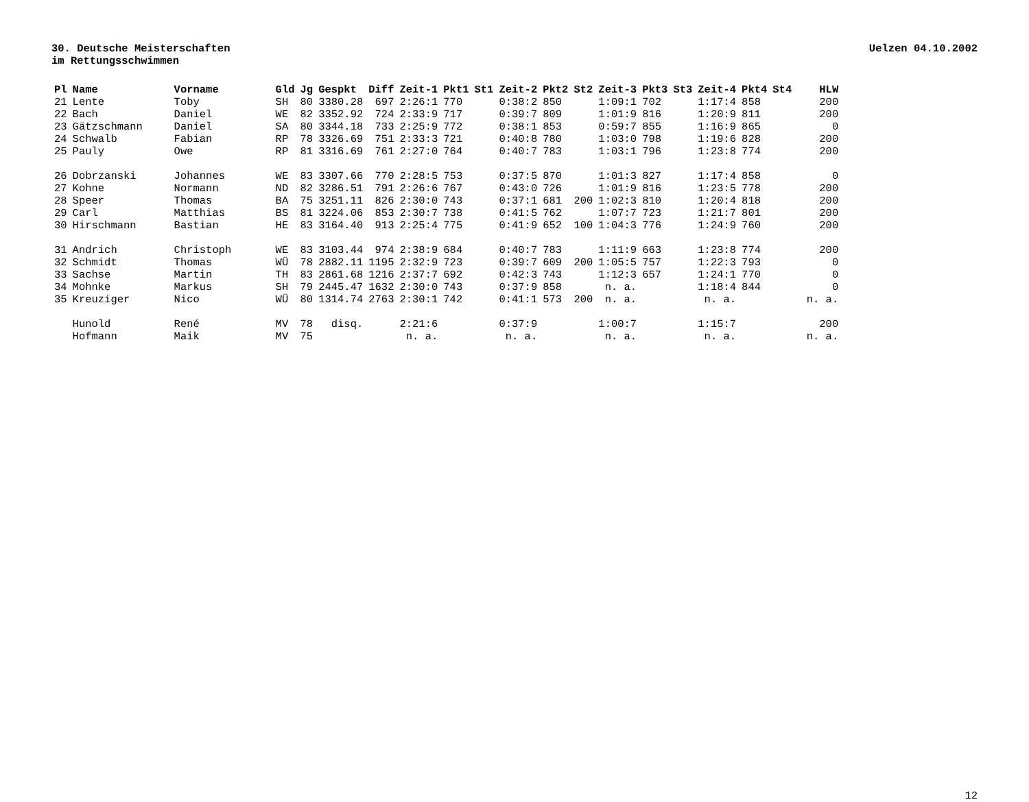30. Deutsche Meisterschaften
im Rettungsschwimmen
Uelzen 04.10.2002
| Pl | Name | Vorname | Gld | Jg | Gespkt | Diff | Zeit-1 | Pkt1 | St1 | Zeit-2 | Pkt2 | St2 | Zeit-3 | Pkt3 | St3 | Zeit-4 | Pkt4 | St4 | HLW |
| --- | --- | --- | --- | --- | --- | --- | --- | --- | --- | --- | --- | --- | --- | --- | --- | --- | --- | --- | --- |
| 21 | Lente | Toby | SH | 80 | 3380.28 | 697 | 2:26:1 | 770 | | 0:38:2 | 850 | | 1:09:1 | 702 | | 1:17:4 | 858 | | 200 |
| 22 | Bach | Daniel | WE | 82 | 3352.92 | 724 | 2:33:9 | 717 | | 0:39:7 | 809 | | 1:01:9 | 816 | | 1:20:9 | 811 | | 200 |
| 23 | Gätzschmann | Daniel | SA | 80 | 3344.18 | 733 | 2:25:9 | 772 | | 0:38:1 | 853 | | 0:59:7 | 855 | | 1:16:9 | 865 | | 0 |
| 24 | Schwalb | Fabian | RP | 78 | 3326.69 | 751 | 2:33:3 | 721 | | 0:40:8 | 780 | | 1:03:0 | 798 | | 1:19:6 | 828 | | 200 |
| 25 | Pauly | Owe | RP | 81 | 3316.69 | 761 | 2:27:0 | 764 | | 0:40:7 | 783 | | 1:03:1 | 796 | | 1:23:8 | 774 | | 200 |
| 26 | Dobrzanski | Johannes | WE | 83 | 3307.66 | 770 | 2:28:5 | 753 | | 0:37:5 | 870 | | 1:01:3 | 827 | | 1:17:4 | 858 | | 0 |
| 27 | Kohne | Normann | ND | 82 | 3286.51 | 791 | 2:26:6 | 767 | | 0:43:0 | 726 | | 1:01:9 | 816 | | 1:23:5 | 778 | | 200 |
| 28 | Speer | Thomas | BA | 75 | 3251.11 | 826 | 2:30:0 | 743 | | 0:37:1 | 681 | 200 | 1:02:3 | 810 | | 1:20:4 | 818 | | 200 |
| 29 | Carl | Matthias | BS | 81 | 3224.06 | 853 | 2:30:7 | 738 | | 0:41:5 | 762 | | 1:07:7 | 723 | | 1:21:7 | 801 | | 200 |
| 30 | Hirschmann | Bastian | HE | 83 | 3164.40 | 913 | 2:25:4 | 775 | | 0:41:9 | 652 | 100 | 1:04:3 | 776 | | 1:24:9 | 760 | | 200 |
| 31 | Andrich | Christoph | WE | 83 | 3103.44 | 974 | 2:38:9 | 684 | | 0:40:7 | 783 | | 1:11:9 | 663 | | 1:23:8 | 774 | | 200 |
| 32 | Schmidt | Thomas | WÜ | 78 | 2882.11 | 1195 | 2:32:9 | 723 | | 0:39:7 | 609 | 200 | 1:05:5 | 757 | | 1:22:3 | 793 | | 0 |
| 33 | Sachse | Martin | TH | 83 | 2861.68 | 1216 | 2:37:7 | 692 | | 0:42:3 | 743 | | 1:12:3 | 657 | | 1:24:1 | 770 | | 0 |
| 34 | Mohnke | Markus | SH | 79 | 2445.47 | 1632 | 2:30:0 | 743 | | 0:37:9 | 858 | | n. a. | | | 1:18:4 | 844 | | 0 |
| 35 | Kreuziger | Nico | WÜ | 80 | 1314.74 | 2763 | 2:30:1 | 742 | | 0:41:1 | 573 | 200 | n. a. | | | n. a. | | | n. a. |
| | Hunold | René | MV | 78 | disq. | | 2:21:6 | | | 0:37:9 | | | 1:00:7 | | | 1:15:7 | | | 200 |
| | Hofmann | Maik | MV | 75 | | | n. a. | | | n. a. | | | n. a. | | | n. a. | | | n. a. |
12